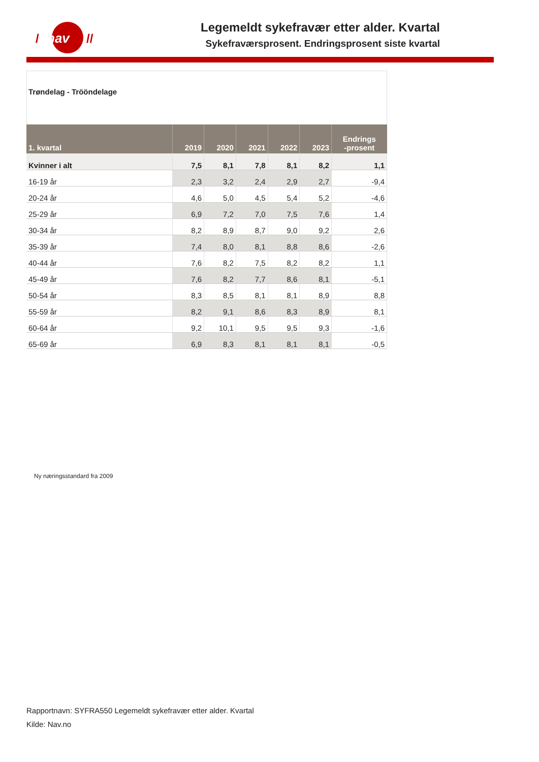nav
/
//
Legemeldt sykefravær etter alder. Kvartal
Sykefraværsprosent. Endringsprosent siste kvartal
Trøndelag - Trööndelage
| 1. kvartal | 2019 | 2020 | 2021 | 2022 | 2023 | Endrings -prosent |
| --- | --- | --- | --- | --- | --- | --- |
| Kvinner i alt | 7,5 | 8,1 | 7,8 | 8,1 | 8,2 | 1,1 |
| 16-19 år | 2,3 | 3,2 | 2,4 | 2,9 | 2,7 | -9,4 |
| 20-24 år | 4,6 | 5,0 | 4,5 | 5,4 | 5,2 | -4,6 |
| 25-29 år | 6,9 | 7,2 | 7,0 | 7,5 | 7,6 | 1,4 |
| 30-34 år | 8,2 | 8,9 | 8,7 | 9,0 | 9,2 | 2,6 |
| 35-39 år | 7,4 | 8,0 | 8,1 | 8,8 | 8,6 | -2,6 |
| 40-44 år | 7,6 | 8,2 | 7,5 | 8,2 | 8,2 | 1,1 |
| 45-49 år | 7,6 | 8,2 | 7,7 | 8,6 | 8,1 | -5,1 |
| 50-54 år | 8,3 | 8,5 | 8,1 | 8,1 | 8,9 | 8,8 |
| 55-59 år | 8,2 | 9,1 | 8,6 | 8,3 | 8,9 | 8,1 |
| 60-64 år | 9,2 | 10,1 | 9,5 | 9,5 | 9,3 | -1,6 |
| 65-69 år | 6,9 | 8,3 | 8,1 | 8,1 | 8,1 | -0,5 |
Ny næringsstandard fra 2009
Rapportnavn: SYFRA550 Legemeldt sykefravær etter alder. Kvartal
Kilde: Nav.no